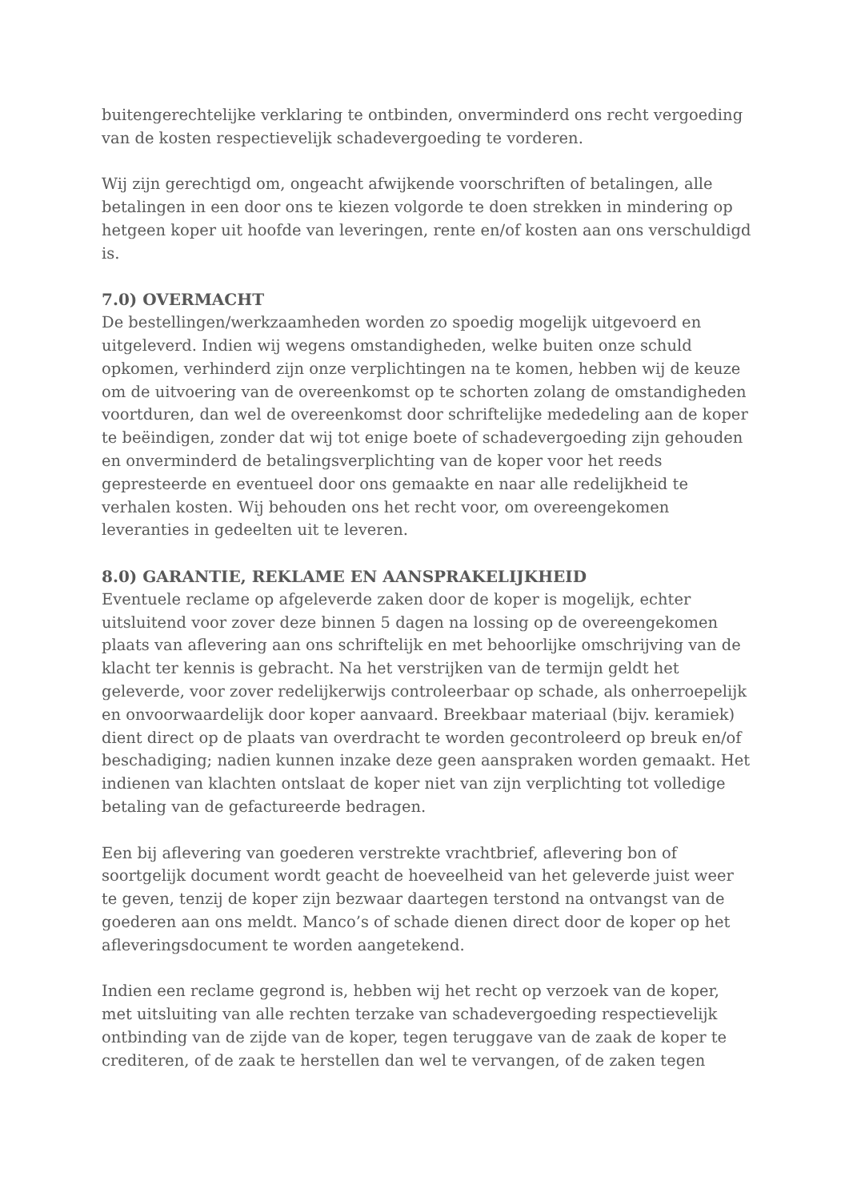buitengerechtelijke verklaring te ontbinden, onverminderd ons recht vergoeding van de kosten respectievelijk schadevergoeding te vorderen.
Wij zijn gerechtigd om, ongeacht afwijkende voorschriften of betalingen, alle betalingen in een door ons te kiezen volgorde te doen strekken in mindering op hetgeen koper uit hoofde van leveringen, rente en/of kosten aan ons verschuldigd is.
7.0) OVERMACHT
De bestellingen/werkzaamheden worden zo spoedig mogelijk uitgevoerd en uitgeleverd. Indien wij wegens omstandigheden, welke buiten onze schuld opkomen, verhinderd zijn onze verplichtingen na te komen, hebben wij de keuze om de uitvoering van de overeenkomst op te schorten zolang de omstandigheden voortduren, dan wel de overeenkomst door schriftelijke mededeling aan de koper te beëindigen, zonder dat wij tot enige boete of schadevergoeding zijn gehouden en onverminderd de betalingsverplichting van de koper voor het reeds gepresteerde en eventueel door ons gemaakte en naar alle redelijkheid te verhalen kosten. Wij behouden ons het recht voor, om overeengekomen leveranties in gedeelten uit te leveren.
8.0) GARANTIE, REKLAME EN AANSPRAKELIJKHEID
Eventuele reclame op afgeleverde zaken door de koper is mogelijk, echter uitsluitend voor zover deze binnen 5 dagen na lossing op de overeengekomen plaats van aflevering aan ons schriftelijk en met behoorlijke omschrijving van de klacht ter kennis is gebracht. Na het verstrijken van de termijn geldt het geleverde, voor zover redelijkerwijs controleerbaar op schade, als onherroepelijk en onvoorwaardelijk door koper aanvaard. Breekbaar materiaal (bijv. keramiek) dient direct op de plaats van overdracht te worden gecontroleerd op breuk en/of beschadiging; nadien kunnen inzake deze geen aanspraken worden gemaakt. Het indienen van klachten ontslaat de koper niet van zijn verplichting tot volledige betaling van de gefactureerde bedragen.
Een bij aflevering van goederen verstrekte vrachtbrief, aflevering bon of soortgelijk document wordt geacht de hoeveelheid van het geleverde juist weer te geven, tenzij de koper zijn bezwaar daartegen terstond na ontvangst van de goederen aan ons meldt. Manco’s of schade dienen direct door de koper op het afleveringsdocument te worden aangetekend.
Indien een reclame gegrond is, hebben wij het recht op verzoek van de koper, met uitsluiting van alle rechten terzake van schadevergoeding respectievelijk ontbinding van de zijde van de koper, tegen teruggave van de zaak de koper te crediteren, of de zaak te herstellen dan wel te vervangen, of de zaken tegen